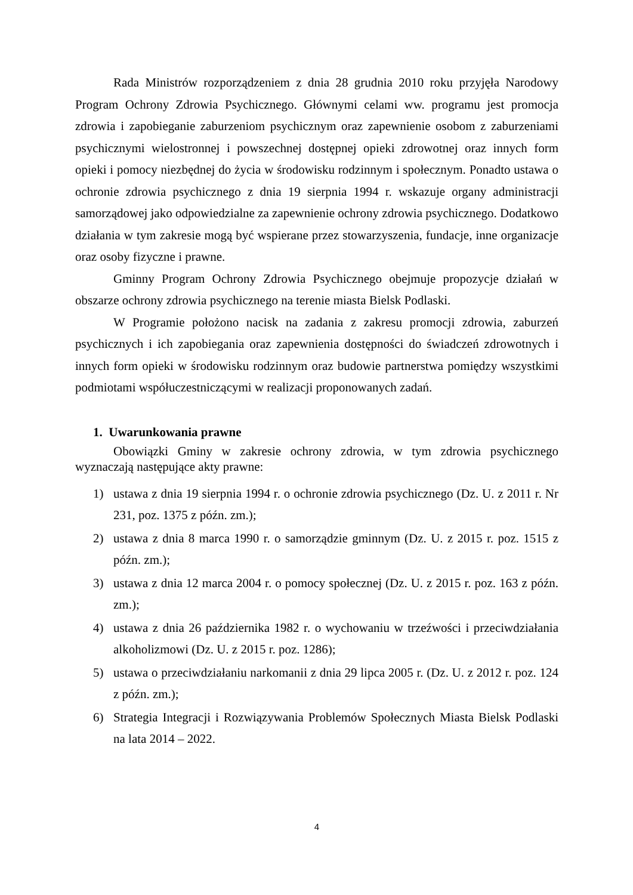Rada Ministrów rozporządzeniem z dnia 28 grudnia 2010 roku przyjęła Narodowy Program Ochrony Zdrowia Psychicznego. Głównymi celami ww. programu jest promocja zdrowia i zapobieganie zaburzeniom psychicznym oraz zapewnienie osobom z zaburzeniami psychicznymi wielostronnej i powszechnej dostępnej opieki zdrowotnej oraz innych form opieki i pomocy niezbędnej do życia w środowisku rodzinnym i społecznym. Ponadto ustawa o ochronie zdrowia psychicznego z dnia 19 sierpnia 1994 r. wskazuje organy administracji samorządowej jako odpowiedzialne za zapewnienie ochrony zdrowia psychicznego. Dodatkowo działania w tym zakresie mogą być wspierane przez stowarzyszenia, fundacje, inne organizacje oraz osoby fizyczne i prawne.
Gminny Program Ochrony Zdrowia Psychicznego obejmuje propozycje działań w obszarze ochrony zdrowia psychicznego na terenie miasta Bielsk Podlaski.
W Programie położono nacisk na zadania z zakresu promocji zdrowia, zaburzeń psychicznych i ich zapobiegania oraz zapewnienia dostępności do świadczeń zdrowotnych i innych form opieki w środowisku rodzinnym oraz budowie partnerstwa pomiędzy wszystkimi podmiotami współuczestniczącymi w realizacji proponowanych zadań.
1. Uwarunkowania prawne
Obowiązki Gminy w zakresie ochrony zdrowia, w tym zdrowia psychicznego wyznaczają następujące akty prawne:
1) ustawa z dnia 19 sierpnia 1994 r. o ochronie zdrowia psychicznego (Dz. U. z 2011 r. Nr 231, poz. 1375 z późn. zm.);
2) ustawa z dnia 8 marca 1990 r. o samorządzie gminnym (Dz. U. z 2015 r. poz. 1515 z późn. zm.);
3) ustawa z dnia 12 marca 2004 r. o pomocy społecznej (Dz. U. z 2015 r. poz. 163 z późn. zm.);
4) ustawa z dnia 26 października 1982 r. o wychowaniu w trzeźwości i przeciwdziałania alkoholizmowi (Dz. U. z 2015 r. poz. 1286);
5) ustawa o przeciwdziałaniu narkomanii z dnia 29 lipca 2005 r. (Dz. U. z 2012 r. poz. 124 z późn. zm.);
6) Strategia Integracji i Rozwiązywania Problemów Społecznych Miasta Bielsk Podlaski na lata 2014 – 2022.
4